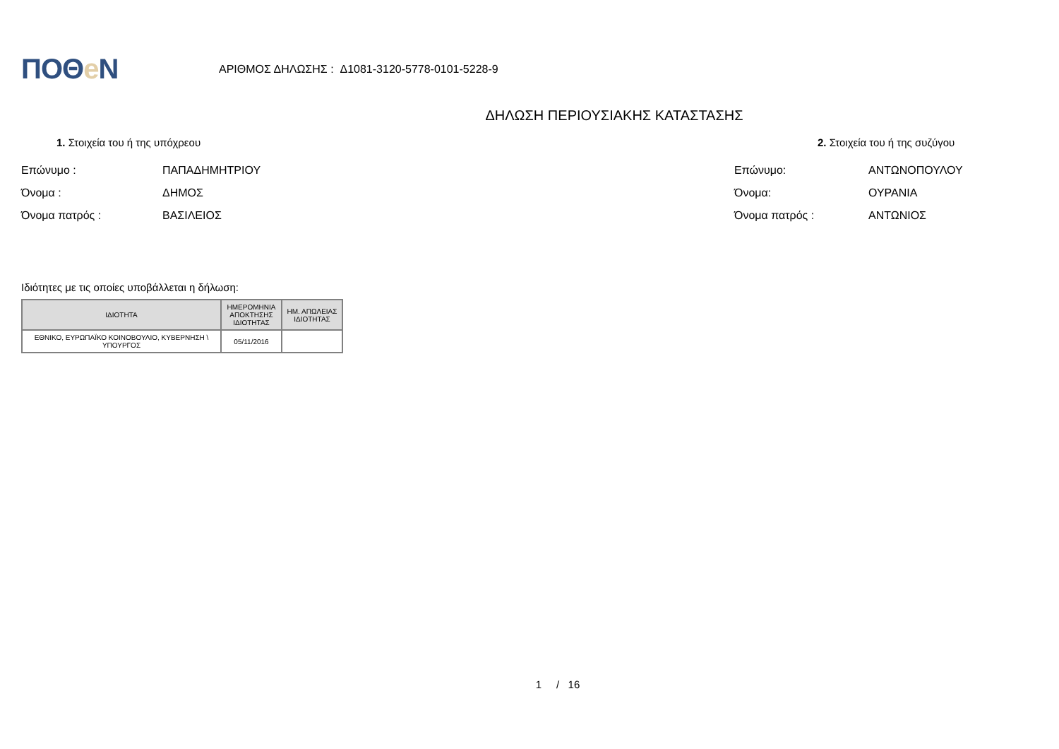ΠΟΘe Ν
ΑΡΙΘΜΟΣ ΔΗΛΩΣΗΣ : Δ1081-3120-5778-0101-5228-9
ΔΗΛΩΣΗ ΠΕΡΙΟΥΣΙΑΚΗΣ ΚΑΤΑΣΤΑΣΗΣ
1. Στοιχεία του ή της υπόχρεου
Επώνυμο : ΠΑΠΑΔΗΜΗΤΡΙΟΥ
Όνομα : ΔΗΜΟΣ
Όνομα πατρός : ΒΑΣΙΛΕΙΟΣ
2. Στοιχεία του ή της συζύγου
Επώνυμο: ΑΝΤΩΝΟΠΟΥΛΟΥ
Όνομα: ΟΥΡΑΝΙΑ
Όνομα πατρός : ΑΝΤΩΝΙΟΣ
Ιδιότητες με τις οποίες υποβάλλεται η δήλωση:
| ΙΔΙΟΤΗΤΑ | ΗΜΕΡΟΜΗΝΙΑ ΑΠΟΚΤΗΣΗΣ ΙΔΙΟΤΗΤΑΣ | ΗΜ. ΑΠΩΛΕΙΑΣ ΙΔΙΟΤΗΤΑΣ |
| --- | --- | --- |
| ΕΘΝΙΚΟ, ΕΥΡΩΠΑΪΚΟ ΚΟΙΝΟΒΟΥΛΙΟ, ΚΥΒΕΡΝΗΣΗ \ ΥΠΟΥΡΓΟΣ | 05/11/2016 | |
1 / 16